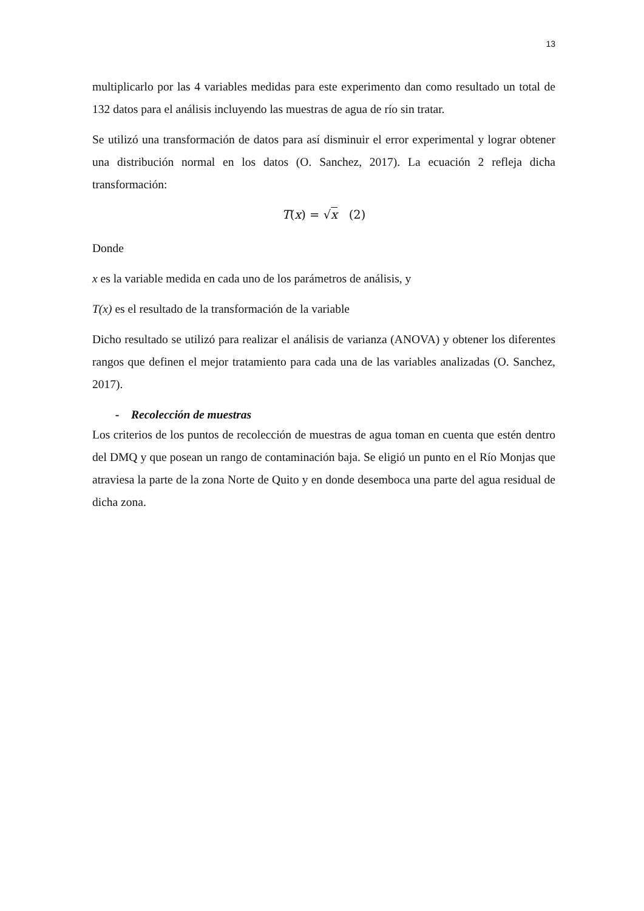13
multiplicarlo por las 4 variables medidas para este experimento dan como resultado un total de 132 datos para el análisis incluyendo las muestras de agua de río sin tratar.
Se utilizó una transformación de datos para así disminuir el error experimental y lograr obtener una distribución normal en los datos (O. Sanchez, 2017). La ecuación 2 refleja dicha transformación:
T(x) = √x (2)
Donde
x es la variable medida en cada uno de los parámetros de análisis, y
T(x) es el resultado de la transformación de la variable
Dicho resultado se utilizó para realizar el análisis de varianza (ANOVA) y obtener los diferentes rangos que definen el mejor tratamiento para cada una de las variables analizadas (O. Sanchez, 2017).
- Recolección de muestras
Los criterios de los puntos de recolección de muestras de agua toman en cuenta que estén dentro del DMQ y que posean un rango de contaminación baja. Se eligió un punto en el Río Monjas que atraviesa la parte de la zona Norte de Quito y en donde desemboca una parte del agua residual de dicha zona.